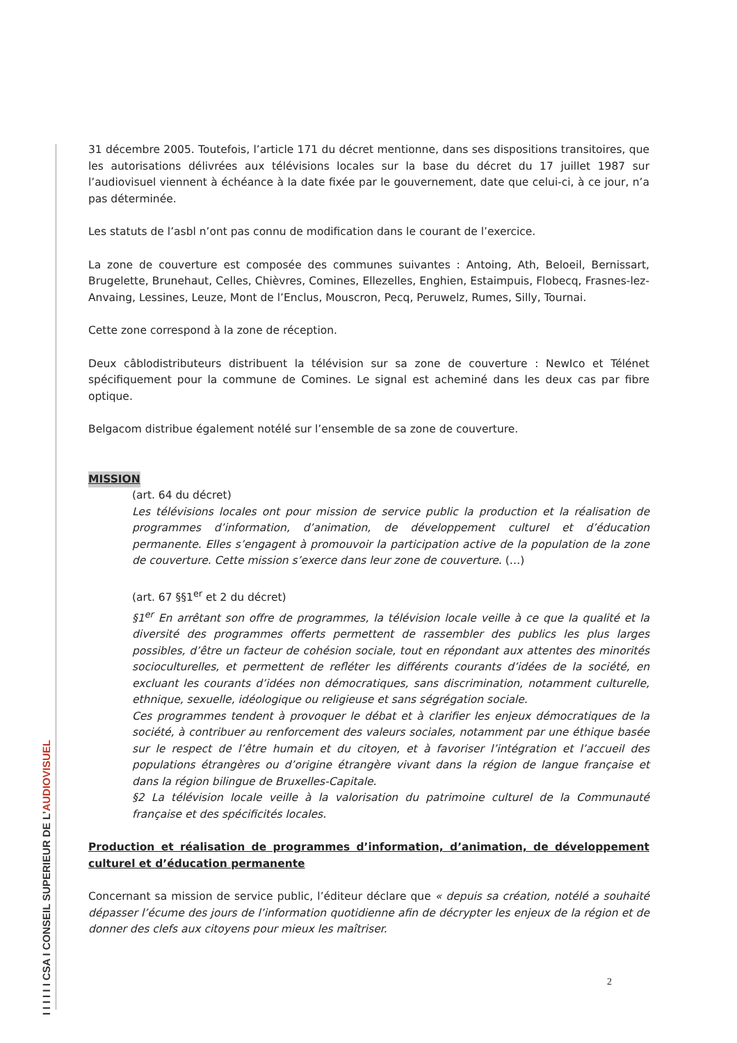I I I I I I CSA I CONSEIL SUPERIEUR DE L’AUDIOVISUEL
31 décembre 2005. Toutefois, l’article 171 du décret mentionne, dans ses dispositions transitoires, que les autorisations délivrées aux télévisions locales sur la base du décret du 17 juillet 1987 sur l’audiovisuel viennent à échéance à la date fixée par le gouvernement, date que celui-ci, à ce jour, n’a pas déterminée.
Les statuts de l’asbl n’ont pas connu de modification dans le courant de l’exercice.
La zone de couverture est composée des communes suivantes : Antoing, Ath, Beloeil, Bernissart, Brugelette, Brunehaut, Celles, Chièvres, Comines, Ellezelles, Enghien, Estaimpuis, Flobecq, Frasnes-lez-Anvaing, Lessines, Leuze, Mont de l’Enclus, Mouscron, Pecq, Peruwelz, Rumes, Silly, Tournai.
Cette zone correspond à la zone de réception.
Deux câblodistributeurs distribuent la télévision sur sa zone de couverture : NewIco et Télénet spécifiquement pour la commune de Comines. Le signal est acheminé dans les deux cas par fibre optique.
Belgacom distribue également notélé sur l’ensemble de sa zone de couverture.
MISSION
(art. 64 du décret)
Les télévisions locales ont pour mission de service public la production et la réalisation de programmes d’information, d’animation, de développement culturel et d’éducation permanente. Elles s’engagent à promouvoir la participation active de la population de la zone de couverture. Cette mission s’exerce dans leur zone de couverture. (…)
(art. 67 §§1<sup>er</sup> et 2 du décret)
§1<sup>er</sup> En arrêtant son offre de programmes, la télévision locale veille à ce que la qualité et la diversité des programmes offerts permettent de rassembler des publics les plus larges possibles, d’être un facteur de cohésion sociale, tout en répondant aux attentes des minorités socioculturelles, et permettent de refléter les différents courants d’idées de la société, en excluant les courants d’idées non démocratiques, sans discrimination, notamment culturelle, ethnique, sexuelle, idéologique ou religieuse et sans ségrégation sociale.
Ces programmes tendent à provoquer le débat et à clarifier les enjeux démocratiques de la société, à contribuer au renforcement des valeurs sociales, notamment par une éthique basée sur le respect de l’être humain et du citoyen, et à favoriser l’intégration et l’accueil des populations étrangères ou d’origine étrangère vivant dans la région de langue française et dans la région bilingue de Bruxelles-Capitale.
§2 La télévision locale veille à la valorisation du patrimoine culturel de la Communauté française et des spécificités locales.
Production et réalisation de programmes d’information, d’animation, de développement culturel et d’éducation permanente
Concernant sa mission de service public, l’éditeur déclare que « depuis sa création, notélé a souhaité dépasser l’écume des jours de l’information quotidienne afin de décrypter les enjeux de la région et de donner des clefs aux citoyens pour mieux les maîtriser.
2